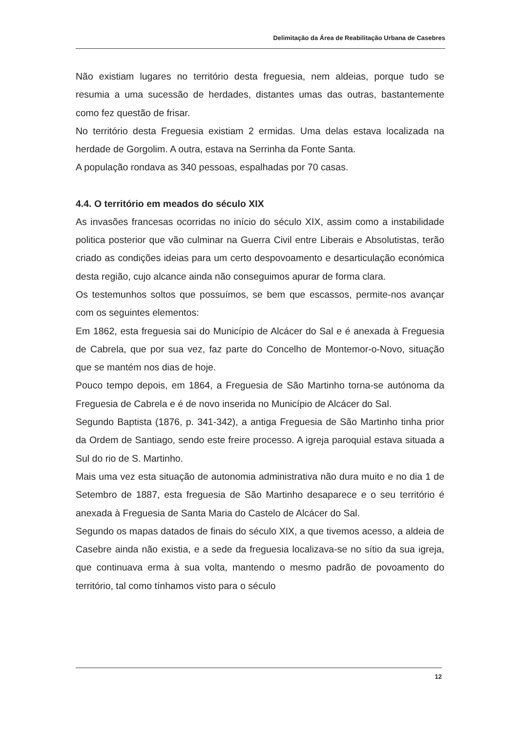Delimitação da Área de Reabilitação Urbana de Casebres
Não existiam lugares no território desta freguesia, nem aldeias, porque tudo se resumia a uma sucessão de herdades, distantes umas das outras, bastantemente como fez questão de frisar.
No território desta Freguesia existiam 2 ermidas. Uma delas estava localizada na herdade de Gorgolim. A outra, estava na Serrinha da Fonte Santa.
A população rondava as 340 pessoas, espalhadas por 70 casas.
4.4. O território em meados do século XIX
As invasões francesas ocorridas no início do século XIX, assim como a instabilidade politica posterior que vão culminar na Guerra Civil entre Liberais e Absolutistas, terão criado as condições ideias para um certo despovoamento e desarticulação económica desta região, cujo alcance ainda não conseguimos apurar de forma clara.
Os testemunhos soltos que possuímos, se bem que escassos, permite-nos avançar com os seguintes elementos:
Em 1862, esta freguesia sai do Município de Alcácer do Sal e é anexada à Freguesia de Cabrela, que por sua vez, faz parte do Concelho de Montemor-o-Novo, situação que se mantém nos dias de hoje.
Pouco tempo depois, em 1864, a Freguesia de São Martinho torna-se autónoma da Freguesia de Cabrela e é de novo inserida no Município de Alcácer do Sal.
Segundo Baptista (1876, p. 341-342), a antiga Freguesia de São Martinho tinha prior da Ordem de Santiago, sendo este freire processo. A igreja paroquial estava situada a Sul do rio de S. Martinho.
Mais uma vez esta situação de autonomia administrativa não dura muito e no dia 1 de Setembro de 1887, esta freguesia de São Martinho desaparece e o seu território é anexada à Freguesia de Santa Maria do Castelo de Alcácer do Sal.
Segundo os mapas datados de finais do século XIX, a que tivemos acesso, a aldeia de Casebre ainda não existia, e a sede da freguesia localizava-se no sítio da sua igreja, que continuava erma à sua volta, mantendo o mesmo padrão de povoamento do território, tal como tínhamos visto para o século
12